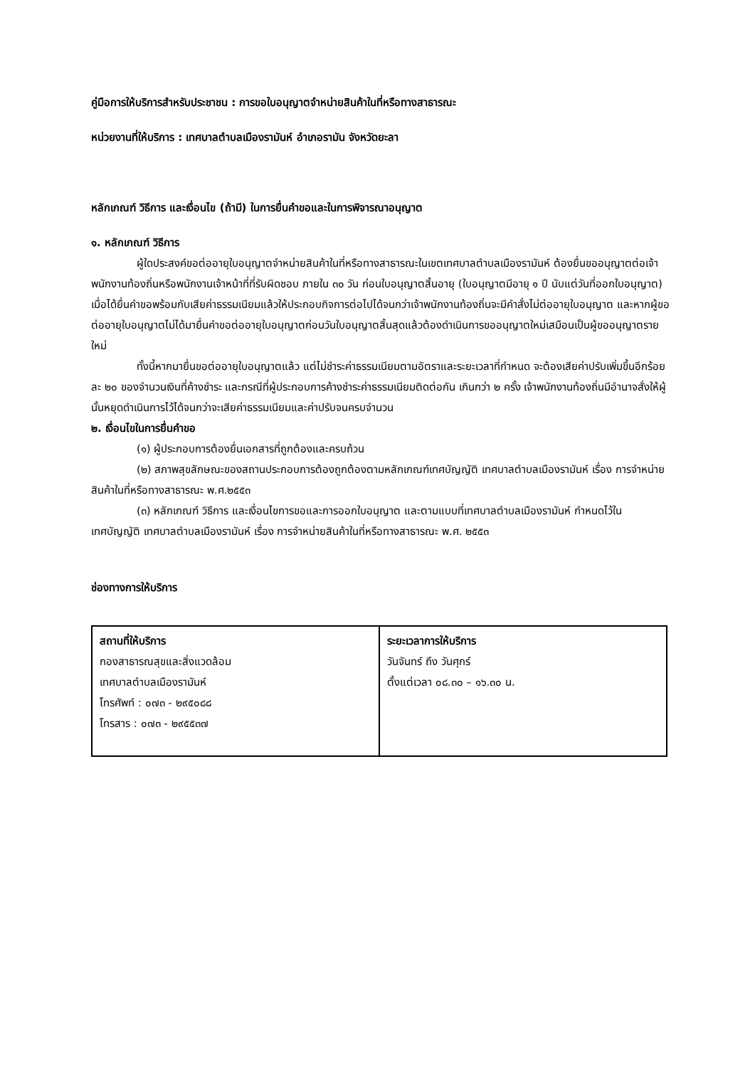คู่มือการให้บริการสำหรับประชาชน : การขอใบอนุญาตจำหน่ายสินค้าในที่หรือทางสาธารณะ
หน่วยงานที่ให้บริการ : เทศบาลตำบลเมืองรามันห์ อำเภอรามัน จังหวัดยะลา
หลักเกณฑ์ วิธีการ และเงื่อนไข (ถ้ามี) ในการยื่นคำขอและในการพิจารณาอนุญาต
๑. หลักเกณฑ์ วิธีการ
ผู้ใดประสงค์ขอต่ออายุใบอนุญาตจำหน่ายสินค้าในที่หรือทางสาธารณะในเขตเทศบาลตำบลเมืองรามันห์ ต้องยื่นขออนุญาตต่อเจ้าพนักงานท้องถิ่นหรือพนักงานเจ้าหน้าที่ที่รับผิดชอบ ภายใน ๓๐ วัน ก่อนใบอนุญาตสิ้นอายุ (ใบอนุญาตมีอายุ ๑ ปี นับแต่วันที่ออกใบอนุญาต) เมื่อได้ยื่นคำขอพร้อมกับเสียค่าธรรมเนียมแล้วให้ประกอบกิจการต่อไปได้จนกว่าเจ้าพนักงานท้องถิ่นจะมีคำสั่งไม่ต่ออายุใบอนุญาต และหากผู้ขอต่ออายุใบอนุญาตไม่ได้มายื่นคำขอต่ออายุใบอนุญาตก่อนวันใบอนุญาตสิ้นสุดแล้วต้องดำเนินการขออนุญาตใหม่เสมือนเป็นผู้ขออนุญาตรายใหม่
ทั้งนี้หากมายื่นขอต่ออายุใบอนุญาตแล้ว แต่ไม่ชำระค่าธรรมเนียมตามอัตราและระยะเวลาที่กำหนด จะต้องเสียค่าปรับเพิ่มขึ้นอีกร้อยละ ๒๐ ของจำนวนเงินที่ค้างชำระ และกรณีที่ผู้ประกอบการค้างชำระค่าธรรมเนียมติดต่อกัน เกินกว่า ๒ ครั้ง เจ้าพนักงานท้องถิ่นมีอำนาจสั่งให้ผู้นั้นหยุดดำเนินการไว้ได้จนกว่าจะเสียค่าธรรมเนียมและค่าปรับจนครบจำนวน
๒. เงื่อนไขในการยื่นคำขอ
(๑) ผู้ประกอบการต้องยื่นเอกสารที่ถูกต้องและครบถ้วน
(๒) สภาพสุขลักษณะของสถานประกอบการต้องถูกต้องตามหลักเกณฑ์เทศบัญญัติ เทศบาลตำบลเมืองรามันห์ เรื่อง การจำหน่ายสินค้าในที่หรือทางสาธารณะ พ.ศ.๒๕๕๓
(๓) หลักเกณฑ์ วิธีการ และเงื่อนไขการขอและการออกใบอนุญาต และตามแบบที่เทศบาลตำบลเมืองรามันห์ กำหนดไว้ในเทศบัญญัติ เทศบาลตำบลเมืองรามันห์ เรื่อง การจำหน่ายสินค้าในที่หรือทางสาธารณะ พ.ศ. ๒๕๕๓
ช่องทางการให้บริการ
| สถานที่ให้บริการ กองสาธารณสุขและสิ่งแวดล้อม เทศบาลตำบลเมืองรามันห์ โทรศัพท์ : ๐๗๓ - ๒๙๕๐๘๘ โทรสาร : ๐๗๓ - ๒๙๕๕๓๗ | ระยะเวลาการให้บริการ วันจันทร์ ถึง วันศุกร์ ตั้งแต่เวลา ๐๘.๓๐ – ๑๖.๓๐ น. |